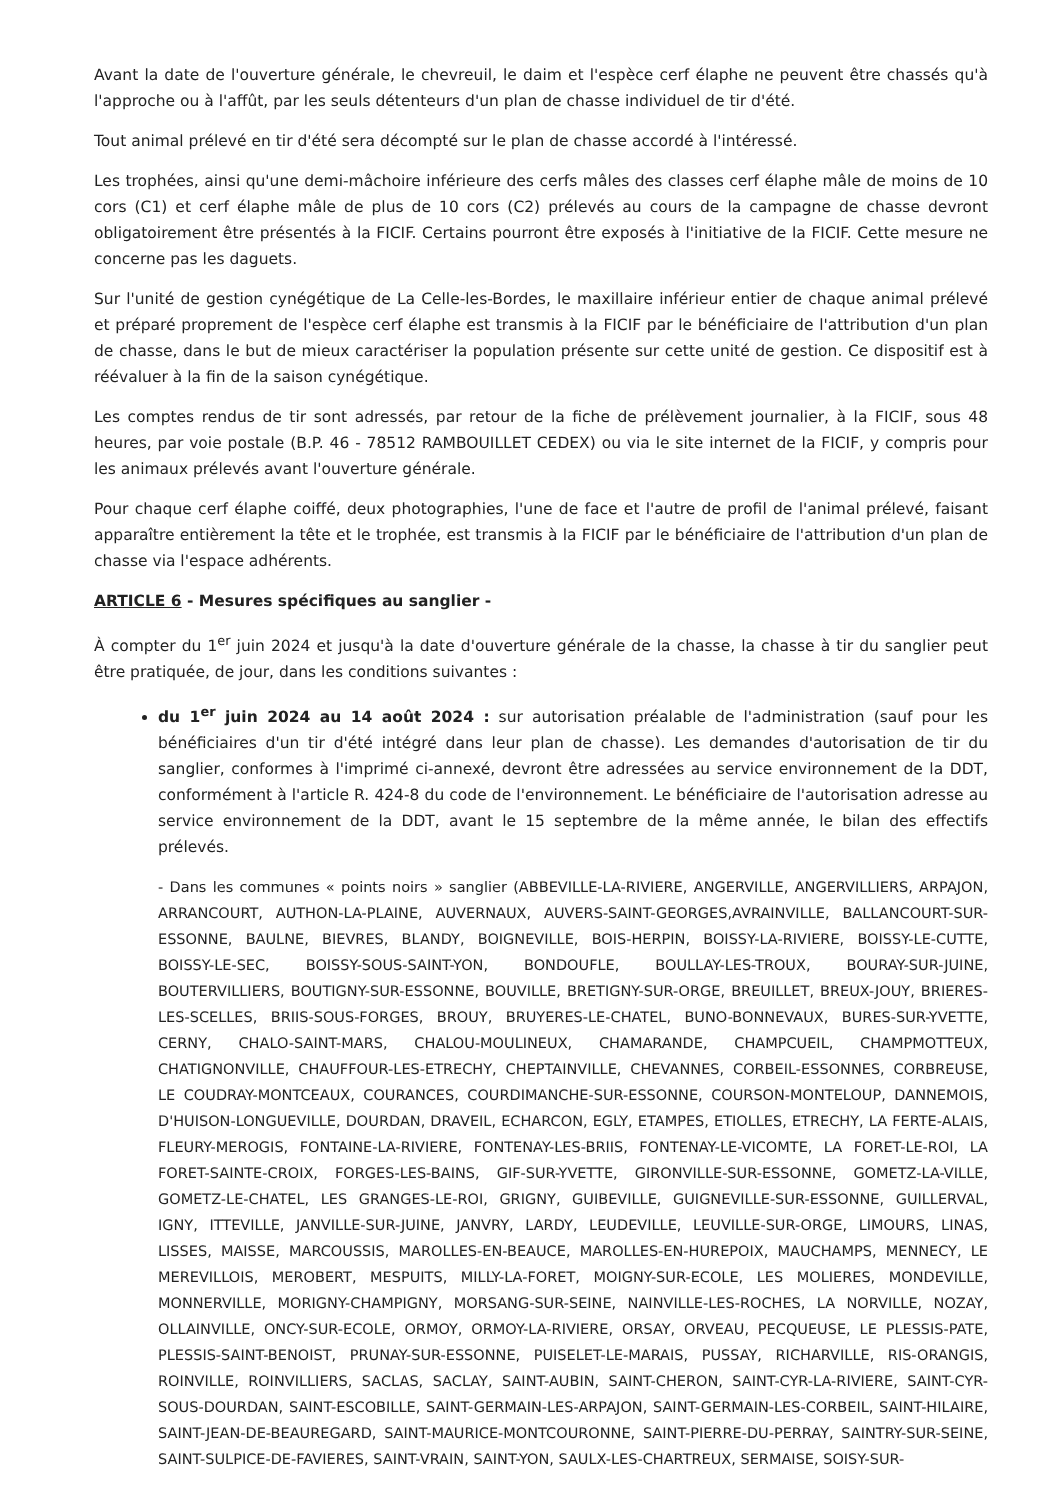Avant la date de l'ouverture générale, le chevreuil, le daim et l'espèce cerf élaphe ne peuvent être chassés qu'à l'approche ou à l'affût, par les seuls détenteurs d'un plan de chasse individuel de tir d'été.
Tout animal prélevé en tir d'été sera décompté sur le plan de chasse accordé à l'intéressé.
Les trophées, ainsi qu'une demi-mâchoire inférieure des cerfs mâles des classes cerf élaphe mâle de moins de 10 cors (C1) et cerf élaphe mâle de plus de 10 cors (C2) prélevés au cours de la campagne de chasse devront obligatoirement être présentés à la FICIF. Certains pourront être exposés à l'initiative de la FICIF. Cette mesure ne concerne pas les daguets.
Sur l'unité de gestion cynégétique de La Celle-les-Bordes, le maxillaire inférieur entier de chaque animal prélevé et préparé proprement de l'espèce cerf élaphe est transmis à la FICIF par le bénéficiaire de l'attribution d'un plan de chasse, dans le but de mieux caractériser la population présente sur cette unité de gestion. Ce dispositif est à réévaluer à la fin de la saison cynégétique.
Les comptes rendus de tir sont adressés, par retour de la fiche de prélèvement journalier, à la FICIF, sous 48 heures, par voie postale (B.P. 46 - 78512 RAMBOUILLET CEDEX) ou via le site internet de la FICIF, y compris pour les animaux prélevés avant l'ouverture générale.
Pour chaque cerf élaphe coiffé, deux photographies, l'une de face et l'autre de profil de l'animal prélevé, faisant apparaître entièrement la tête et le trophée, est transmis à la FICIF par le bénéficiaire de l'attribution d'un plan de chasse via l'espace adhérents.
ARTICLE 6 - Mesures spécifiques au sanglier -
À compter du 1<sup>er</sup> juin 2024 et jusqu'à la date d'ouverture générale de la chasse, la chasse à tir du sanglier peut être pratiquée, de jour, dans les conditions suivantes :
du 1<sup>er</sup> juin 2024 au 14 août 2024 : sur autorisation préalable de l'administration (sauf pour les bénéficiaires d'un tir d'été intégré dans leur plan de chasse). Les demandes d'autorisation de tir du sanglier, conformes à l'imprimé ci-annexé, devront être adressées au service environnement de la DDT, conformément à l'article R. 424-8 du code de l'environnement. Le bénéficiaire de l'autorisation adresse au service environnement de la DDT, avant le 15 septembre de la même année, le bilan des effectifs prélevés.
- Dans les communes « points noirs » sanglier (ABBEVILLE-LA-RIVIERE, ANGERVILLE, ANGERVILLIERS, ARPAJON, ARRANCOURT, AUTHON-LA-PLAINE, AUVERNAUX, AUVERS-SAINT-GEORGES,AVRAINVILLE, BALLANCOURT-SUR-ESSONNE, BAULNE, BIEVRES, BLANDY, BOIGNEVILLE, BOIS-HERPIN, BOISSY-LA-RIVIERE, BOISSY-LE-CUTTE, BOISSY-LE-SEC, BOISSY-SOUS-SAINT-YON, BONDOUFLE, BOULLAY-LES-TROUX, BOURAY-SUR-JUINE, BOUTERVILLIERS, BOUTIGNY-SUR-ESSONNE, BOUVILLE, BRETIGNY-SUR-ORGE, BREUILLET, BREUX-JOUY, BRIERES-LES-SCELLES, BRIIS-SOUS-FORGES, BROUY, BRUYERES-LE-CHATEL, BUNO-BONNEVAUX, BURES-SUR-YVETTE, CERNY, CHALO-SAINT-MARS, CHALOU-MOULINEUX, CHAMARANDE, CHAMPCUEIL, CHAMPMOTTEUX, CHATIGNONVILLE, CHAUFFOUR-LES-ETRECHY, CHEPTAINVILLE, CHEVANNES, CORBEIL-ESSONNES, CORBREUSE, LE COUDRAY-MONTCEAUX, COURANCES, COURDIMANCHE-SUR-ESSONNE, COURSON-MONTELOUP, DANNEMOIS, D'HUISON-LONGUEVILLE, DOURDAN, DRAVEIL, ECHARCON, EGLY, ETAMPES, ETIOLLES, ETRECHY, LA FERTE-ALAIS, FLEURY-MEROGIS, FONTAINE-LA-RIVIERE, FONTENAY-LES-BRIIS, FONTENAY-LE-VICOMTE, LA FORET-LE-ROI, LA FORET-SAINTE-CROIX, FORGES-LES-BAINS, GIF-SUR-YVETTE, GIRONVILLE-SUR-ESSONNE, GOMETZ-LA-VILLE, GOMETZ-LE-CHATEL, LES GRANGES-LE-ROI, GRIGNY, GUIBEVILLE, GUIGNEVILLE-SUR-ESSONNE, GUILLERVAL, IGNY, ITTEVILLE, JANVILLE-SUR-JUINE, JANVRY, LARDY, LEUDEVILLE, LEUVILLE-SUR-ORGE, LIMOURS, LINAS, LISSES, MAISSE, MARCOUSSIS, MAROLLES-EN-BEAUCE, MAROLLES-EN-HUREPOIX, MAUCHAMPS, MENNECY, LE MEREVILLOIS, MEROBERT, MESPUITS, MILLY-LA-FORET, MOIGNY-SUR-ECOLE, LES MOLIERES, MONDEVILLE, MONNERVILLE, MORIGNY-CHAMPIGNY, MORSANG-SUR-SEINE, NAINVILLE-LES-ROCHES, LA NORVILLE, NOZAY, OLLAINVILLE, ONCY-SUR-ECOLE, ORMOY, ORMOY-LA-RIVIERE, ORSAY, ORVEAU, PECQUEUSE, LE PLESSIS-PATE, PLESSIS-SAINT-BENOIST, PRUNAY-SUR-ESSONNE, PUISELET-LE-MARAIS, PUSSAY, RICHARVILLE, RIS-ORANGIS, ROINVILLE, ROINVILLIERS, SACLAS, SACLAY, SAINT-AUBIN, SAINT-CHERON, SAINT-CYR-LA-RIVIERE, SAINT-CYR-SOUS-DOURDAN, SAINT-ESCOBILLE, SAINT-GERMAIN-LES-ARPAJON, SAINT-GERMAIN-LES-CORBEIL, SAINT-HILAIRE, SAINT-JEAN-DE-BEAUREGARD, SAINT-MAURICE-MONTCOURONNE, SAINT-PIERRE-DU-PERRAY, SAINTRY-SUR-SEINE, SAINT-SULPICE-DE-FAVIERES, SAINT-VRAIN, SAINT-YON, SAULX-LES-CHARTREUX, SERMAISE, SOISY-SUR-